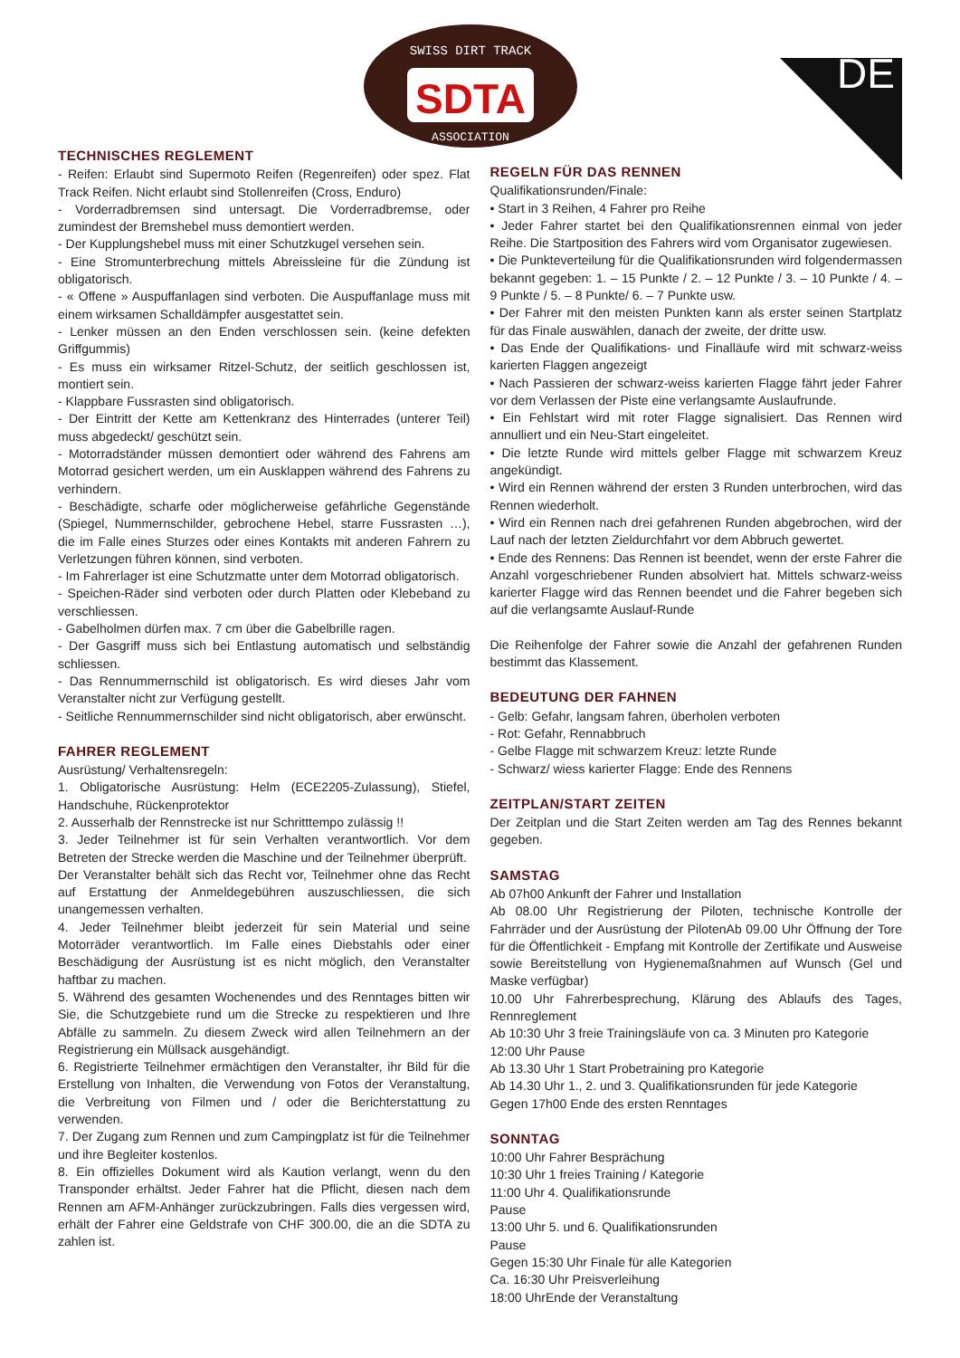SDTA
SWISS DIRT TRACK
ASSOCIATION
DE
TECHNISCHES REGLEMENT
- Reifen: Erlaubt sind Supermoto Reifen (Regenreifen) oder spez. Flat Track Reifen. Nicht erlaubt sind Stollenreifen (Cross, Enduro)
- Vorderradbremsen sind untersagt. Die Vorderradbremse, oder zumindest der Bremshebel muss demontiert werden.
- Der Kupplungshebel muss mit einer Schutzkugel versehen sein.
- Eine Stromunterbrechung mittels Abreissleine für die Zündung ist obligatorisch.
- « Offene » Auspuffanlagen sind verboten. Die Auspuffanlage muss mit einem wirksamen Schalldämpfer ausgestattet sein.
- Lenker müssen an den Enden verschlossen sein. (keine defekten Griffgummis)
- Es muss ein wirksamer Ritzel-Schutz, der seitlich geschlossen ist, montiert sein.
- Klappbare Fussrasten sind obligatorisch.
- Der Eintritt der Kette am Kettenkranz des Hinterrades (unterer Teil) muss abgedeckt/ geschützt sein.
- Motorradständer müssen demontiert oder während des Fahrens am Motorrad gesichert werden, um ein Ausklappen während des Fahrens zu verhindern.
- Beschädigte, scharfe oder möglicherweise gefährliche Gegenstände (Spiegel, Nummernschilder, gebrochene Hebel, starre Fussrasten …), die im Falle eines Sturzes oder eines Kontakts mit anderen Fahrern zu Verletzungen führen können, sind verboten.
- Im Fahrerlager ist eine Schutzmatte unter dem Motorrad obligatorisch.
- Speichen-Räder sind verboten oder durch Platten oder Klebeband zu verschliessen.
- Gabelholmen dürfen max. 7 cm über die Gabelbrille ragen.
- Der Gasgriff muss sich bei Entlastung automatisch und selbständig schliessen.
- Das Rennummernschild ist obligatorisch. Es wird dieses Jahr vom Veranstalter nicht zur Verfügung gestellt.
- Seitliche Rennummernschilder sind nicht obligatorisch, aber erwünscht.
FAHRER REGLEMENT
Ausrüstung/ Verhaltensregeln:
1. Obligatorische Ausrüstung: Helm (ECE2205-Zulassung), Stiefel, Handschuhe, Rückenprotektor
2. Ausserhalb der Rennstrecke ist nur Schritttempo zulässig !!
3. Jeder Teilnehmer ist für sein Verhalten verantwortlich. Vor dem Betreten der Strecke werden die Maschine und der Teilnehmer überprüft.
Der Veranstalter behält sich das Recht vor, Teilnehmer ohne das Recht auf Erstattung der Anmeldegebühren auszuschliessen, die sich unangemessen verhalten.
4. Jeder Teilnehmer bleibt jederzeit für sein Material und seine Motorräder verantwortlich. Im Falle eines Diebstahls oder einer Beschädigung der Ausrüstung ist es nicht möglich, den Veranstalter haftbar zu machen.
5. Während des gesamten Wochenendes und des Renntages bitten wir Sie, die Schutzgebiete rund um die Strecke zu respektieren und Ihre Abfälle zu sammeln. Zu diesem Zweck wird allen Teilnehmern an der Registrierung ein Müllsack ausgehändigt.
6. Registrierte Teilnehmer ermächtigen den Veranstalter, ihr Bild für die Erstellung von Inhalten, die Verwendung von Fotos der Veranstaltung, die Verbreitung von Filmen und / oder die Berichterstattung zu verwenden.
7. Der Zugang zum Rennen und zum Campingplatz ist für die Teilnehmer und ihre Begleiter kostenlos.
8. Ein offizielles Dokument wird als Kaution verlangt, wenn du den Transponder erhältst. Jeder Fahrer hat die Pflicht, diesen nach dem Rennen am AFM-Anhänger zurückzubringen. Falls dies vergessen wird, erhält der Fahrer eine Geldstrafe von CHF 300.00, die an die SDTA zu zahlen ist.
REGELN FÜR DAS RENNEN
Qualifikationsrunden/Finale:
• Start in 3 Reihen, 4 Fahrer pro Reihe
• Jeder Fahrer startet bei den Qualifikationsrennen einmal von jeder Reihe. Die Startposition des Fahrers wird vom Organisator zugewiesen.
• Die Punkteverteilung für die Qualifikationsrunden wird folgendermassen bekannt gegeben: 1. – 15 Punkte / 2. – 12 Punkte / 3. – 10 Punkte / 4. – 9 Punkte / 5. – 8 Punkte/ 6. – 7 Punkte usw.
• Der Fahrer mit den meisten Punkten kann als erster seinen Startplatz für das Finale auswählen, danach der zweite, der dritte usw.
• Das Ende der Qualifikations- und Finalläufe wird mit schwarz-weiss karierten Flaggen angezeigt
• Nach Passieren der schwarz-weiss karierten Flagge fährt jeder Fahrer vor dem Verlassen der Piste eine verlangsamte Auslaufrunde.
• Ein Fehlstart wird mit roter Flagge signalisiert. Das Rennen wird annulliert und ein Neu-Start eingeleitet.
• Die letzte Runde wird mittels gelber Flagge mit schwarzem Kreuz angekündigt.
• Wird ein Rennen während der ersten 3 Runden unterbrochen, wird das Rennen wiederholt.
• Wird ein Rennen nach drei gefahrenen Runden abgebrochen, wird der Lauf nach der letzten Zieldurchfahrt vor dem Abbruch gewertet.
• Ende des Rennens: Das Rennen ist beendet, wenn der erste Fahrer die Anzahl vorgeschriebener Runden absolviert hat. Mittels schwarz-weiss karierter Flagge wird das Rennen beendet und die Fahrer begeben sich auf die verlangsamte Auslauf-Runde
Die Reihenfolge der Fahrer sowie die Anzahl der gefahrenen Runden bestimmt das Klassement.
BEDEUTUNG DER FAHNEN
- Gelb: Gefahr, langsam fahren, überholen verboten
- Rot: Gefahr, Rennabbruch
- Gelbe Flagge mit schwarzem Kreuz: letzte Runde
- Schwarz/ wiess karierter Flagge: Ende des Rennens
ZEITPLAN/START ZEITEN
Der Zeitplan und die Start Zeiten werden am Tag des Rennes bekannt gegeben.
SAMSTAG
Ab 07h00 Ankunft der Fahrer und Installation
Ab 08.00 Uhr Registrierung der Piloten, technische Kontrolle der Fahrräder und der Ausrüstung der PilotenAb 09.00 Uhr Öffnung der Tore für die Öffentlichkeit - Empfang mit Kontrolle der Zertifikate und Ausweise sowie Bereitstellung von Hygienemaßnahmen auf Wunsch (Gel und Maske verfügbar)
10.00 Uhr Fahrerbesprechung, Klärung des Ablaufs des Tages, Rennreglement
Ab 10:30 Uhr 3 freie Trainingsläufe von ca. 3 Minuten pro Kategorie
12:00 Uhr Pause
Ab 13.30 Uhr 1 Start Probetraining pro Kategorie
Ab 14.30 Uhr 1., 2. und 3. Qualifikationsrunden für jede Kategorie
Gegen 17h00 Ende des ersten Renntages
SONNTAG
10:00 Uhr Fahrer Besprächung
10:30 Uhr 1 freies Training / Kategorie
11:00 Uhr 4. Qualifikationsrunde
Pause
13:00 Uhr 5. und 6. Qualifikationsrunden
Pause
Gegen 15:30 Uhr Finale für alle Kategorien
Ca. 16:30 Uhr Preisverleihung
18:00 UhrEnde der Veranstaltung